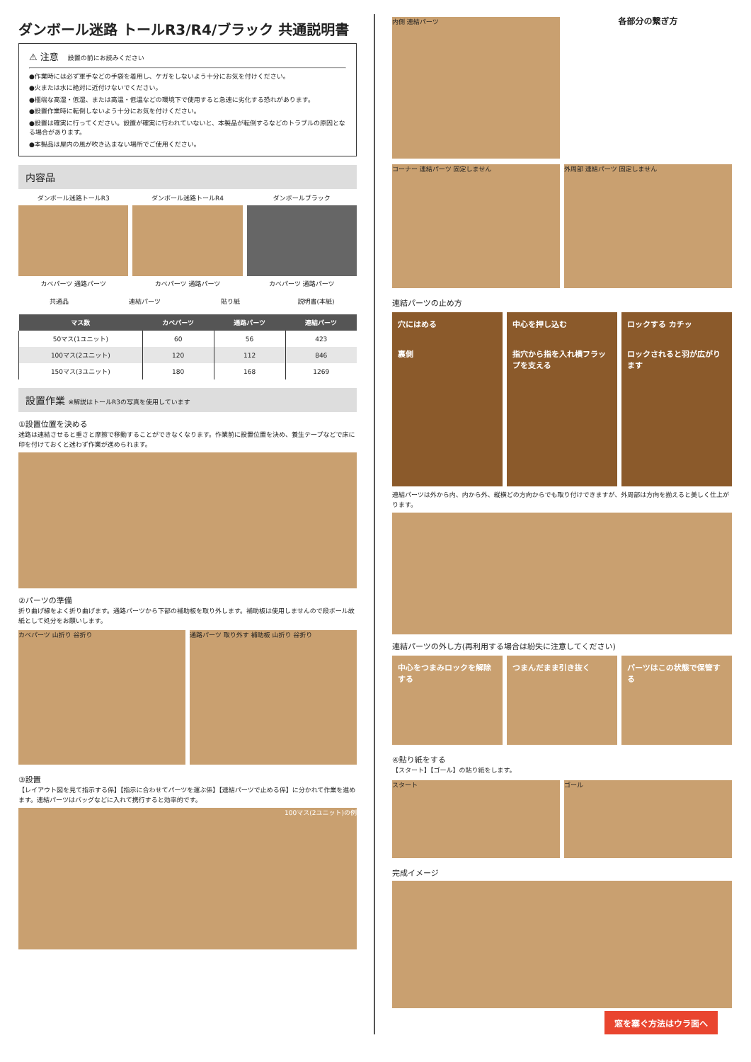ダンボール迷路 トールR3/R4/ブラック 共通説明書
⚠ 注意　設置の前にお読みください
●作業時には必ず軍手などの手袋を着用し、ケガをしないよう十分にお気を付けください。
●火または水に絶対に近付けないでください。
●極端な高湿・低湿、または高温・低温などの環境下で使用すると急速に劣化する恐れがあります。
●設置作業時に転倒しないよう十分にお気を付けください。
●設置は確実に行ってください。設置が確実に行われていないと、本製品が転倒するなどのトラブルの原因となる場合があります。
●本製品は屋内の風が吹き込まない場所でご使用ください。
内容品
ダンボール迷路トールR3
カベパーツ 通路パーツ
ダンボール迷路トールR4
カベパーツ 通路パーツ
ダンボールブラック
カベパーツ 通路パーツ
共通品 連結パーツ 貼り紙 説明書(本紙)
| マス数 | カベパーツ | 通路パーツ | 連結パーツ |
| --- | --- | --- | --- |
| 50マス(1ユニット) | 60 | 56 | 423 |
| 100マス(2ユニット) | 120 | 112 | 846 |
| 150マス(3ユニット) | 180 | 168 | 1269 |
設置作業 ※解説はトールR3の写真を使用しています
①設置位置を決める
迷路は連結させると重さと摩擦で移動することができなくなります。作業前に設置位置を決め、養生テープなどで床に印を付けておくと迷わず作業が進められます。
②パーツの準備
折り曲げ線をよく折り曲げます。通路パーツから下部の補助板を取り外します。補助板は使用しませんので段ボール故紙として処分をお願いします。
カベパーツ 山折り 谷折り 通路パーツ 取り外す 補助板 山折り 谷折り
③設置
【レイアウト図を見て指示する係】【指示に合わせてパーツを運ぶ係】【連結パーツで止める係】に分かれて作業を進めます。連結パーツはバッグなどに入れて携行すると効率的です。
100マス(2ユニット)の例
内側 連結パーツ
各部分の繋ぎ方
コーナー 連結パーツ 固定しません 外周部 連結パーツ 固定しません
連結パーツの止め方
穴にはめる
裏側
中心を押し込む
指穴から指を入れ横フラップを支える
ロックする カチッ
ロックされると羽が広がります
連結パーツは外から内、内から外、縦横どの方向からでも取り付けできますが、外周部は方向を揃えると美しく仕上がります。
連結パーツの外し方(再利用する場合は紛失に注意してください)
中心をつまみロックを解除する つまんだまま引き抜く パーツはこの状態で保管する
④貼り紙をする
【スタート】【ゴール】の貼り紙をします。
スタート ゴール
完成イメージ
窓を塞ぐ方法はウラ面へ